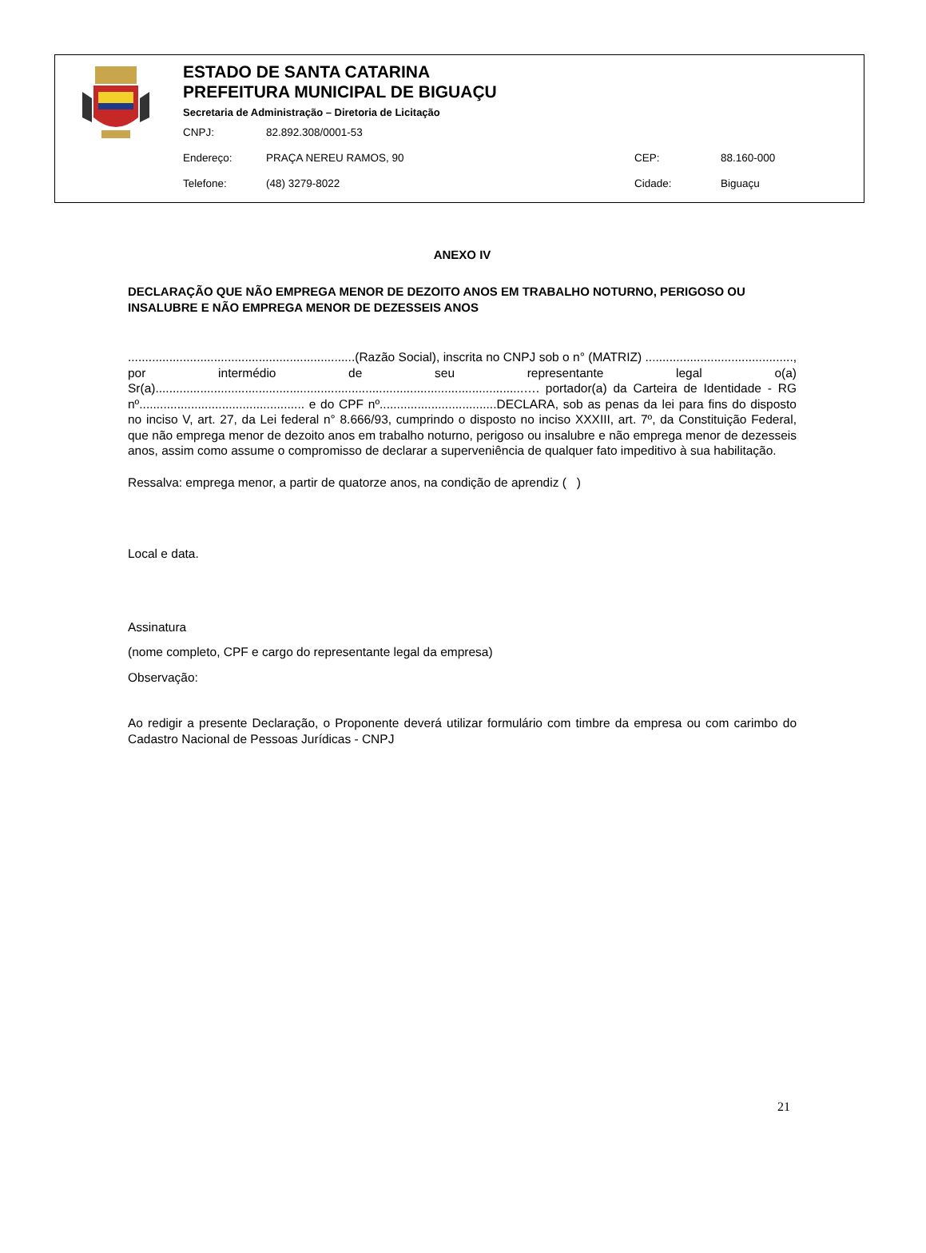ESTADO DE SANTA CATARINA
PREFEITURA MUNICIPAL DE BIGUAÇU
Secretaria de Administração – Diretoria de Licitação
CNPJ: 82.892.308/0001-53
Endereço: PRAÇA NEREU RAMOS, 90 CEP: 88.160-000
Telefone: (48) 3279-8022 Cidade: Biguaçu
ANEXO IV
DECLARAÇÃO QUE NÃO EMPREGA MENOR DE DEZOITO ANOS EM TRABALHO NOTURNO, PERIGOSO OU INSALUBRE E NÃO EMPREGA MENOR DE DEZESSEIS ANOS
..................................................................(Razão Social), inscrita no CNPJ sob o n° (MATRIZ) ..........................................., por intermédio de seu representante legal o(a) Sr(a)...........................................................................................................…. portador(a) da Carteira de Identidade - RG nº................................................ e do CPF nº..................................DECLARA, sob as penas da lei para fins do disposto no inciso V, art. 27, da Lei federal n° 8.666/93, cumprindo o disposto no inciso XXXIII, art. 7º, da Constituição Federal, que não emprega menor de dezoito anos em trabalho noturno, perigoso ou insalubre e não emprega menor de dezesseis anos, assim como assume o compromisso de declarar a superveniência de qualquer fato impeditivo à sua habilitação.
Ressalva: emprega menor, a partir de quatorze anos, na condição de aprendiz ( )
Local e data.
Assinatura
(nome completo, CPF e cargo do representante legal da empresa)
Observação:
Ao redigir a presente Declaração, o Proponente deverá utilizar formulário com timbre da empresa ou com carimbo do Cadastro Nacional de Pessoas Jurídicas - CNPJ
21